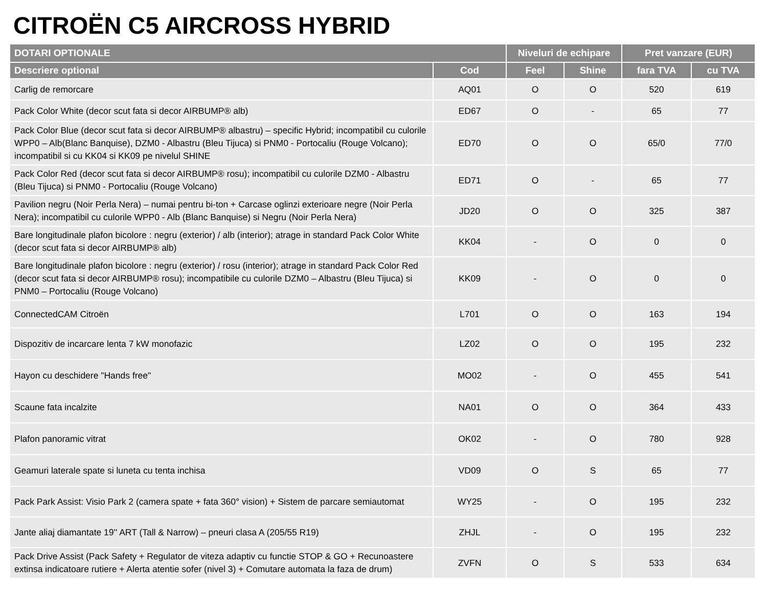CITROËN C5 AIRCROSS HYBRID
| DOTARI OPTIONALE | | Niveluri de echipare | | Pret vanzare (EUR) | |
| --- | --- | --- | --- | --- | --- |
| Descriere optional | Cod | Feel | Shine | fara TVA | cu TVA |
| Carlig de remorcare | AQ01 | O | O | 520 | 619 |
| Pack Color White (decor scut fata si decor AIRBUMP® alb) | ED67 | O | - | 65 | 77 |
| Pack Color Blue (decor scut fata si decor AIRBUMP® albastru) – specific Hybrid; incompatibil cu culorile WPP0 – Alb(Blanc Banquise), DZM0 - Albastru (Bleu Tijuca) si PNM0 - Portocaliu (Rouge Volcano); incompatibil si cu KK04 si KK09 pe nivelul SHINE | ED70 | O | O | 65/0 | 77/0 |
| Pack Color Red (decor scut fata si decor AIRBUMP® rosu); incompatibil cu culorile DZM0 - Albastru (Bleu Tijuca) si PNM0 - Portocaliu (Rouge Volcano) | ED71 | O | - | 65 | 77 |
| Pavilion negru (Noir Perla Nera) – numai pentru bi-ton + Carcase oglinzi exterioare negre (Noir Perla Nera); incompatibil cu culorile WPP0 - Alb (Blanc Banquise) si Negru (Noir Perla Nera) | JD20 | O | O | 325 | 387 |
| Bare longitudinale plafon bicolore : negru (exterior) / alb (interior); atrage in standard Pack Color White (decor scut fata si decor AIRBUMP® alb) | KK04 | - | O | 0 | 0 |
| Bare longitudinale plafon bicolore : negru (exterior) / rosu (interior); atrage in standard Pack Color Red (decor scut fata si decor AIRBUMP® rosu); incompatibile cu culorile DZM0 – Albastru (Bleu Tijuca) si PNM0 – Portocaliu (Rouge Volcano) | KK09 | - | O | 0 | 0 |
| ConnectedCAM Citroën | L701 | O | O | 163 | 194 |
| Dispozitiv de incarcare lenta 7 kW monofazic | LZ02 | O | O | 195 | 232 |
| Hayon cu deschidere "Hands free" | MO02 | - | O | 455 | 541 |
| Scaune fata incalzite | NA01 | O | O | 364 | 433 |
| Plafon panoramic vitrat | OK02 | - | O | 780 | 928 |
| Geamuri laterale spate si luneta cu tenta inchisa | VD09 | O | S | 65 | 77 |
| Pack Park Assist: Visio Park 2 (camera spate + fata 360° vision) + Sistem de parcare semiautomat | WY25 | - | O | 195 | 232 |
| Jante aliaj diamantate 19'' ART (Tall & Narrow) – pneuri clasa A (205/55 R19) | ZHJL | - | O | 195 | 232 |
| Pack Drive Assist (Pack Safety + Regulator de viteza adaptiv cu functie STOP & GO + Recunoastere extinsa indicatoare rutiere + Alerta atentie sofer (nivel 3) + Comutare automata la faza de drum) | ZVFN | O | S | 533 | 634 |